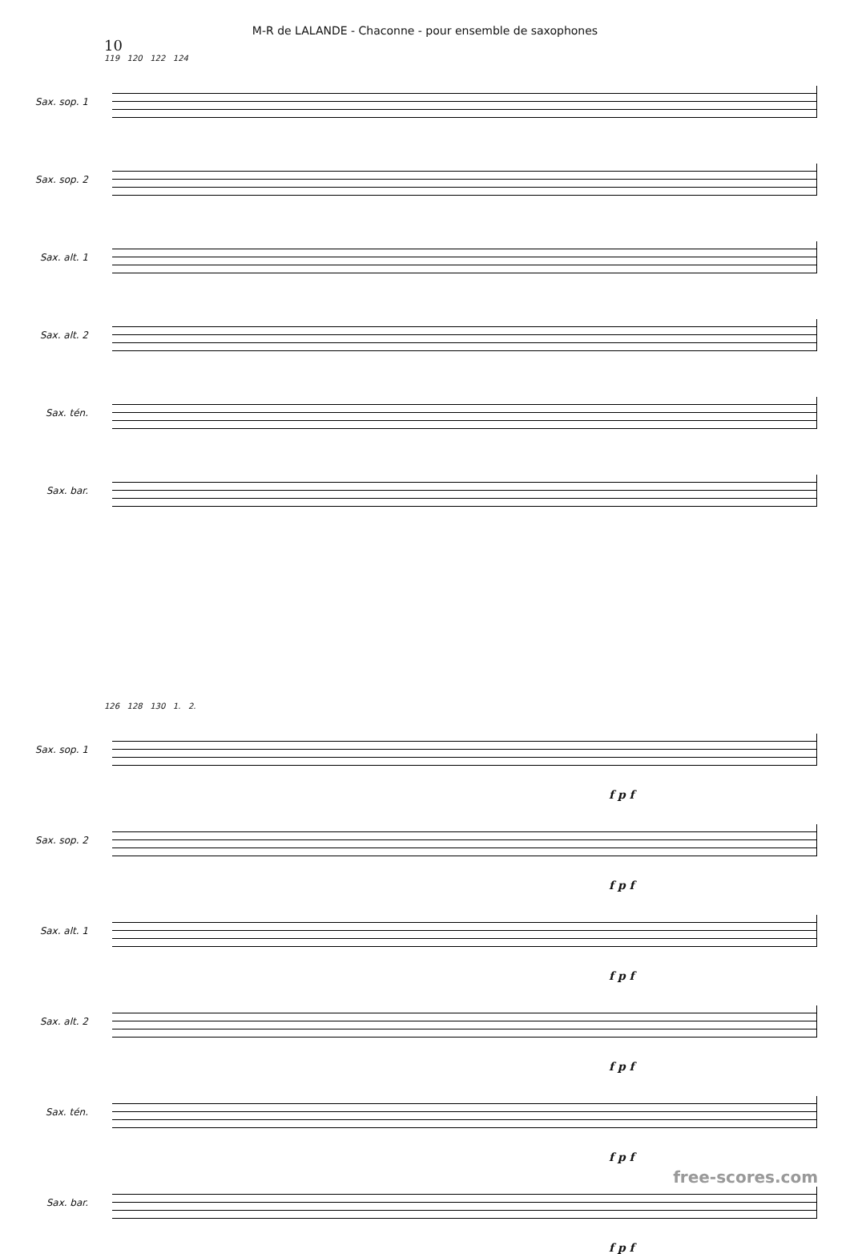M-R de LALANDE - Chaconne - pour ensemble de saxophones
10
119 120 122 124
Sax. sop. 1
Sax. sop. 2
Sax. alt. 1
Sax. alt. 2
Sax. tén.
Sax. bar.
126 128 130 1. 2.
Sax. sop. 1
f p f
Sax. sop. 2
f p f
Sax. alt. 1
f p f
Sax. alt. 2
f p f
Sax. tén.
f p f
Sax. bar.
f p f
free-scores.com